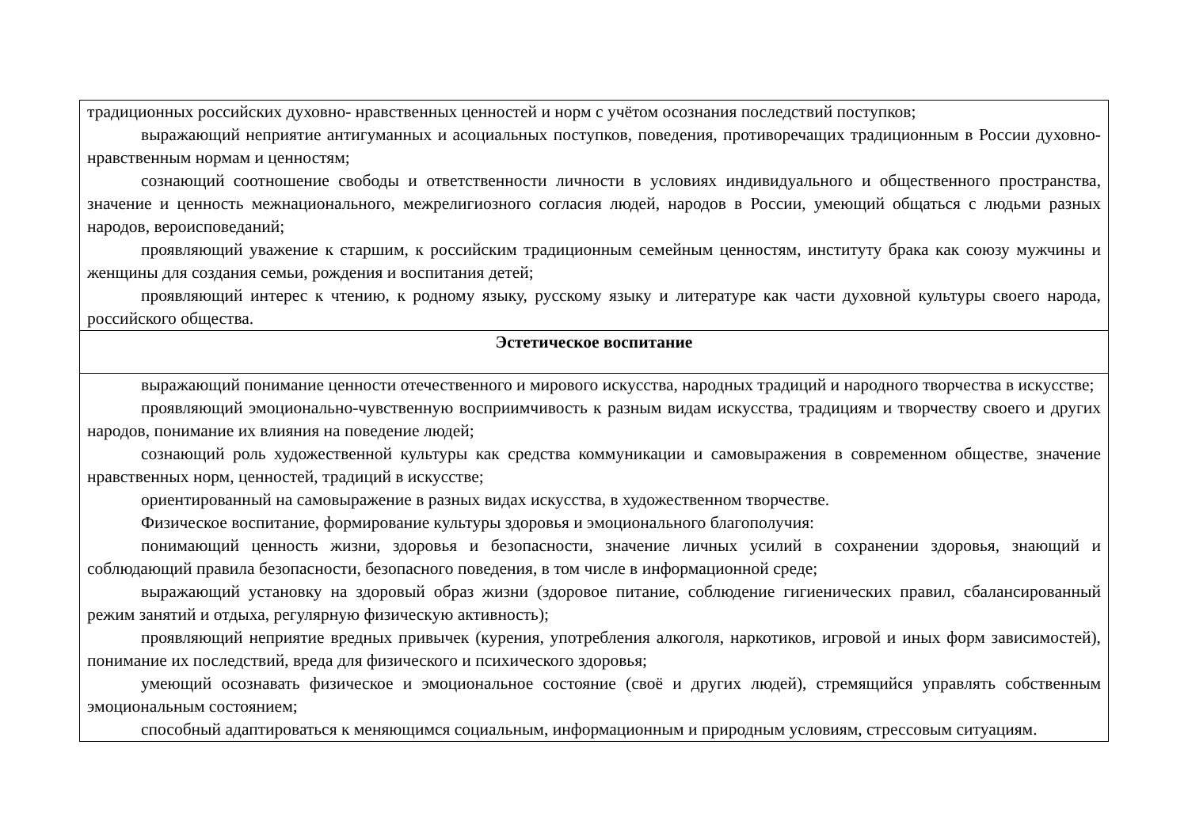| традиционных российских духовно- нравственных ценностей и норм с учётом осознания последствий поступков; выражающий неприятие антигуманных и асоциальных поступков, поведения, противоречащих традиционным в России духовно-нравственным нормам и ценностям; сознающий соотношение свободы и ответственности личности в условиях индивидуального и общественного пространства, значение и ценность межнационального, межрелигиозного согласия людей, народов в России, умеющий общаться с людьми разных народов, вероисповеданий; проявляющий уважение к старшим, к российским традиционным семейным ценностям, институту брака как союзу мужчины и женщины для создания семьи, рождения и воспитания детей; проявляющий интерес к чтению, к родному языку, русскому языку и литературе как части духовной культуры своего народа, российского общества. |
| Эстетическое воспитание |
| выражающий понимание ценности отечественного и мирового искусства, народных традиций и народного творчества в искусстве; проявляющий эмоционально-чувственную восприимчивость к разным видам искусства, традициям и творчеству своего и других народов, понимание их влияния на поведение людей; сознающий роль художественной культуры как средства коммуникации и самовыражения в современном обществе, значение нравственных норм, ценностей, традиций в искусстве; ориентированный на самовыражение в разных видах искусства, в художественном творчестве. Физическое воспитание, формирование культуры здоровья и эмоционального благополучия: понимающий ценность жизни, здоровья и безопасности, значение личных усилий в сохранении здоровья, знающий и соблюдающий правила безопасности, безопасного поведения, в том числе в информационной среде; выражающий установку на здоровый образ жизни (здоровое питание, соблюдение гигиенических правил, сбалансированный режим занятий и отдыха, регулярную физическую активность); проявляющий неприятие вредных привычек (курения, употребления алкоголя, наркотиков, игровой и иных форм зависимостей), понимание их последствий, вреда для физического и психического здоровья; умеющий осознавать физическое и эмоциональное состояние (своё и других людей), стремящийся управлять собственным эмоциональным состоянием; способный адаптироваться к меняющимся социальным, информационным и природным условиям, стрессовым ситуациям. |